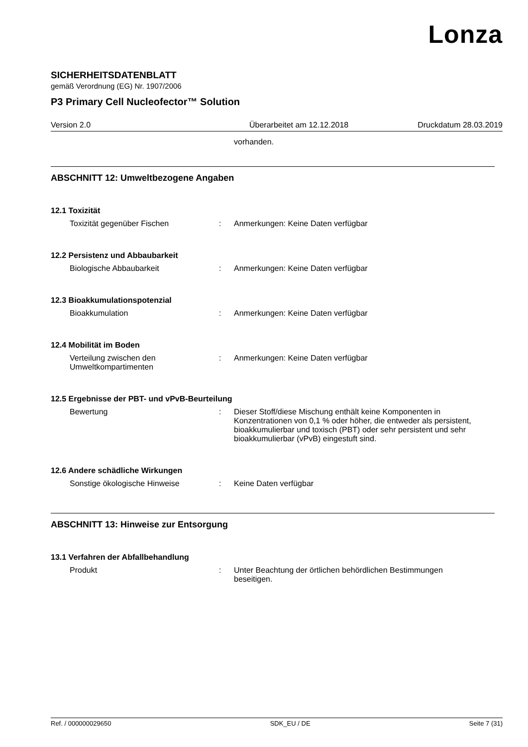Lonza
SICHERHEITSDATENBLATT
gemäß Verordnung (EG) Nr. 1907/2006
P3 Primary Cell Nucleofector™ Solution
Version 2.0 Überarbeitet am 12.12.2018 Druckdatum 28.03.2019
vorhanden.
ABSCHNITT 12: Umweltbezogene Angaben
12.1 Toxizität
Toxizität gegenüber Fischen : Anmerkungen: Keine Daten verfügbar
12.2 Persistenz und Abbaubarkeit
Biologische Abbaubarkeit : Anmerkungen: Keine Daten verfügbar
12.3 Bioakkumulationspotenzial
Bioakkumulation : Anmerkungen: Keine Daten verfügbar
12.4 Mobilität im Boden
Verteilung zwischen den Umweltkompartimenten
: Anmerkungen: Keine Daten verfügbar
12.5 Ergebnisse der PBT- und vPvB-Beurteilung
Bewertung : Dieser Stoff/diese Mischung enthält keine Komponenten in Konzentrationen von 0,1 % oder höher, die entweder als persistent, bioakkumulierbar und toxisch (PBT) oder sehr persistent und sehr bioakkumulierbar (vPvB) eingestuft sind.
12.6 Andere schädliche Wirkungen
Sonstige ökologische Hinweise : Keine Daten verfügbar
ABSCHNITT 13: Hinweise zur Entsorgung
13.1 Verfahren der Abfallbehandlung
Produkt : Unter Beachtung der örtlichen behördlichen Bestimmungen beseitigen.
Ref. / 000000029650 SDK_EU / DE Seite 7 (31)